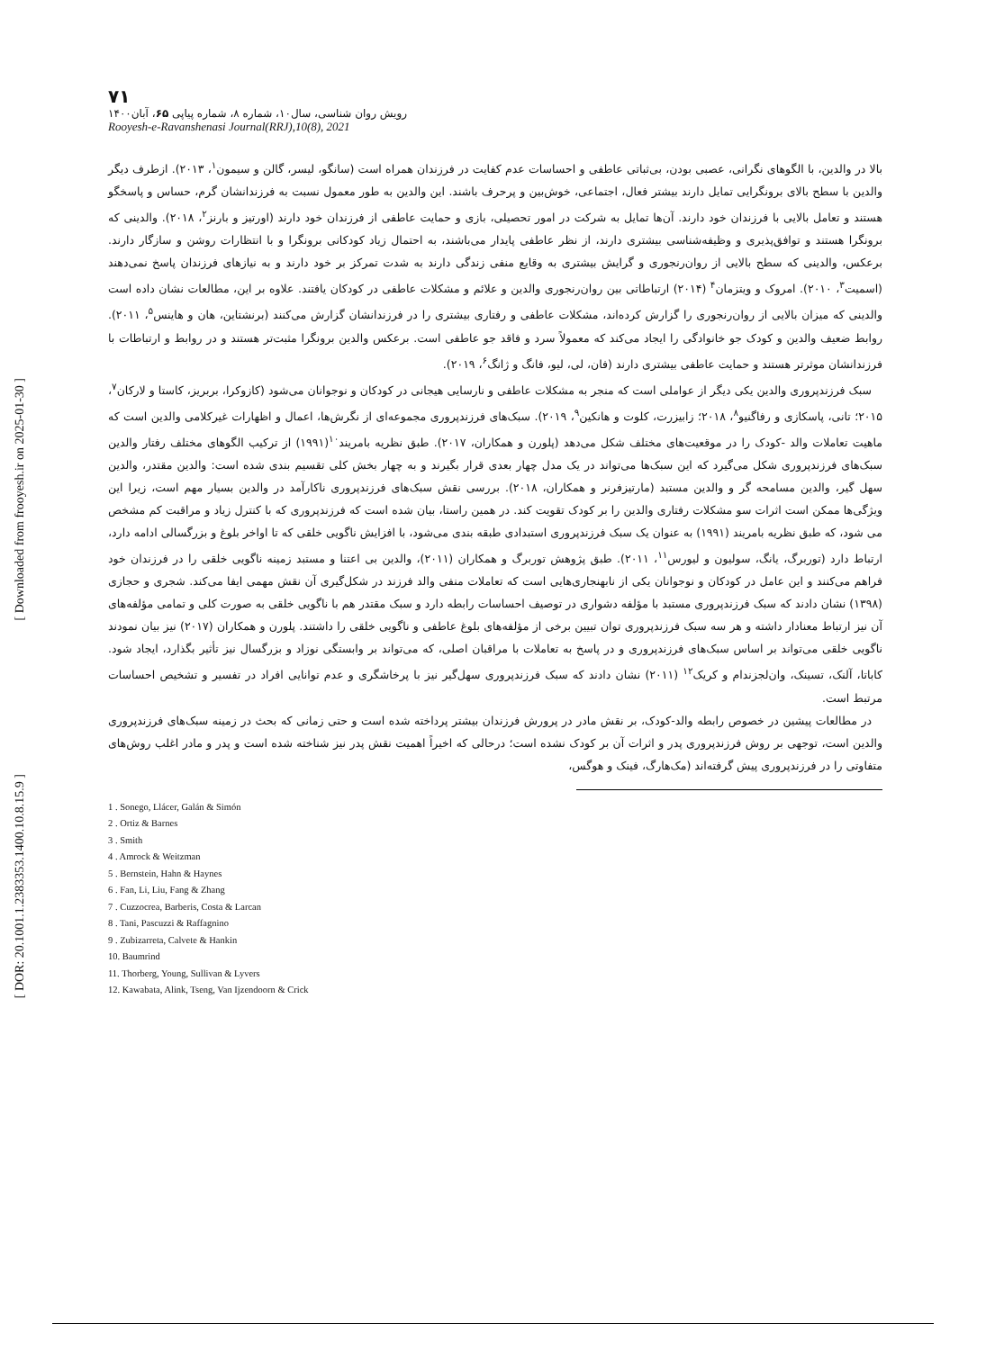[ Downloaded from frooyesh.ir on 2025-01-30 ]
[ DOR: 20.1001.1.2383353.1400.10.8.15.9 ]
۷۱
رویش روان شناسی، سال۱۰، شماره ۸، شماره پیاپی ۶۵، آبان۱۴۰۰
Rooyesh-e-Ravanshenasi Journal(RRJ),10(8), 2021
بالا در والدین، با الگوهای نگرانی، عصبی بودن، بی‌ثباتی عاطفی و احساسات عدم کفایت در فرزندان همراه است (سانگو، لیسر، گالن و سیمون<sup>۱</sup>، ۲۰۱۳). ازطرف دیگر والدین با سطح بالای برونگرایی تمایل دارند بیشتر فعال، اجتماعی، خوش‌بین و پرحرف باشند. این والدین به طور معمول نسبت به فرزندانشان گرم، حساس و پاسخگو هستند و تعامل بالایی با فرزندان خود دارند. آن‌ها تمایل به شرکت در امور تحصیلی، بازی و حمایت عاطفی از فرزندان خود دارند (اورتیز و بارنز<sup>۲</sup>، ۲۰۱۸). والدینی که برونگرا هستند و توافق‌پذیری و وظیفه‌شناسی بیشتری دارند، از نظر عاطفی پایدار می‌باشند، به احتمال زیاد کودکانی برونگرا و با انتظارات روشن و سازگار دارند. برعکس، والدینی که سطح بالایی از روان‌رنجوری و گرایش بیشتری به وقایع منفی زندگی دارند به شدت تمرکز بر خود دارند و به نیازهای فرزندان پاسخ نمی‌دهند (اسمیت<sup>۳</sup>، ۲۰۱۰). امروک و ویتزمان<sup>۴</sup> (۲۰۱۴) ارتباطاتی بین روان‌رنجوری والدین و علائم و مشکلات عاطفی در کودکان یافتند. علاوه بر این، مطالعات نشان داده است والدینی که میزان بالایی از روان‌رنجوری را گزارش کرده‌اند، مشکلات عاطفی و رفتاری بیشتری را در فرزندانشان گزارش می‌کنند (برنشتاین، هان و هاینس<sup>۵</sup>، ۲۰۱۱). روابط ضعیف والدین و کودک جو خانوادگی را ایجاد می‌کند که معمولاً سرد و فاقد جو عاطفی است. برعکس والدین برونگرا مثبت‌تر هستند و در روابط و ارتباطات با فرزندانشان موثرتر هستند و حمایت عاطفی بیشتری دارند (فان، لی، لیو، فانگ و ژانگ<sup>۶</sup>، ۲۰۱۹).
سبک فرزندپروری والدین یکی دیگر از عواملی است که منجر به مشکلات عاطفی و نارسایی هیجانی در کودکان و نوجوانان می‌شود (کازوکرا، بربریز، کاستا و لارکان<sup>۷</sup>، ۲۰۱۵؛ تانی، پاسکازی و رفاگنیو<sup>۸</sup>، ۲۰۱۸؛ زابیزرت، کلوت و هانکین<sup>۹</sup>، ۲۰۱۹). سبک‌های فرزندپروری مجموعه‌ای از نگرش‌ها، اعمال و اظهارات غیرکلامی والدین است که ماهیت تعاملات والد -کودک را در موقعیت‌های مختلف شکل می‌دهد (پلورن و همکاران، ۲۰۱۷). طبق نظریه بامریند<sup>۱۰</sup>(۱۹۹۱) از ترکیب الگوهای مختلف رفتار والدین سبک‌های فرزندپروری شکل می‌گیرد که این سبک‌ها می‌تواند در یک مدل چهار بعدی قرار بگیرند و به چهار بخش کلی تقسیم بندی شده است: والدین مقتدر، والدین سهل گیر، والدین مسامحه گر و والدین مستبد (مارتیزفرنر و همکاران، ۲۰۱۸). بررسی نقش سبک‌های فرزندپروری ناکارآمد در والدین بسیار مهم است، زیرا این ویژگی‌ها ممکن است اثرات سو مشکلات رفتاری والدین را بر کودک تقویت کند. در همین راستا، بیان شده است که فرزندپروری که با کنترل زیاد و مراقبت کم مشخص می شود، که طبق نظریه بامریند (۱۹۹۱) به عنوان یک سبک فرزندپروری استبدادی طبقه بندی می‌شود، با افزایش ناگویی خلقی که تا اواخر بلوغ و بزرگسالی ادامه دارد، ارتباط دارد (توربرگ، یانگ، سولیون و لیورس<sup>۱۱</sup>، ۲۰۱۱). طبق پژوهش توربرگ و همکاران (۲۰۱۱)، والدین بی اعتنا و مستبد زمینه ناگویی خلقی را در فرزندان خود فراهم می‌کنند و این عامل در کودکان و نوجوانان یکی از نابهنجاری‌هایی است که تعاملات منفی والد فرزند در شکل‌گیری آن نقش مهمی ایفا می‌کند. شجری و حجازی (۱۳۹۸) نشان دادند که سبک فرزندپروری مستبد با مؤلفه دشواری در توصیف احساسات رابطه دارد و سبک مقتدر هم با ناگویی خلقی به صورت کلی و تمامی مؤلفه‌های آن نیز ارتباط معنادار داشته و هر سه سبک فرزندپروری توان تبیین برخی از مؤلفه‌های بلوغ عاطفی و ناگویی خلقی را داشتند. پلورن و همکاران (۲۰۱۷) نیز بیان نمودند ناگویی خلقی می‌تواند بر اساس سبک‌های فرزندپروری و در پاسخ به تعاملات با مراقبان اصلی، که می‌تواند بر وابستگی نوزاد و بزرگسال نیز تأثیر بگذارد، ایجاد شود. کاباتا، آلنک، تسینک، وان‌لجزندام و کریک<sup>۱۲</sup> (۲۰۱۱) نشان دادند که سبک فرزندپروری سهل‌گیر نیز با پرخاشگری و عدم توانایی افراد در تفسیر و تشخیص احساسات مرتبط است.
در مطالعات پیشین در خصوص رابطه والد-کودک، بر نقش مادر در پرورش فرزندان بیشتر پرداخته شده است و حتی زمانی که بحث در زمینه سبک‌های فرزندپروری والدین است، توجهی بر روش فرزندپروری پدر و اثرات آن بر کودک نشده است؛ درحالی که اخیراً اهمیت نقش پدر نیز شناخته شده است و پدر و مادر اغلب روش‌های متفاوتی را در فرزندپروری پیش گرفته‌اند (مک‌هارگ، فینک و هوگس،
1 . Sonego, Llácer, Galán & Simón
2 . Ortiz & Barnes
3 . Smith
4 . Amrock & Weitzman
5 . Bernstein, Hahn & Haynes
6 . Fan, Li, Liu, Fang & Zhang
7 . Cuzzocrea, Barberis, Costa & Larcan
8 . Tani, Pascuzzi & Raffagnino
9 . Zubizarreta, Calvete & Hankin
10. Baumrind
11. Thorberg, Young, Sullivan & Lyvers
12. Kawabata, Alink, Tseng, Van Ijzendoorn & Crick